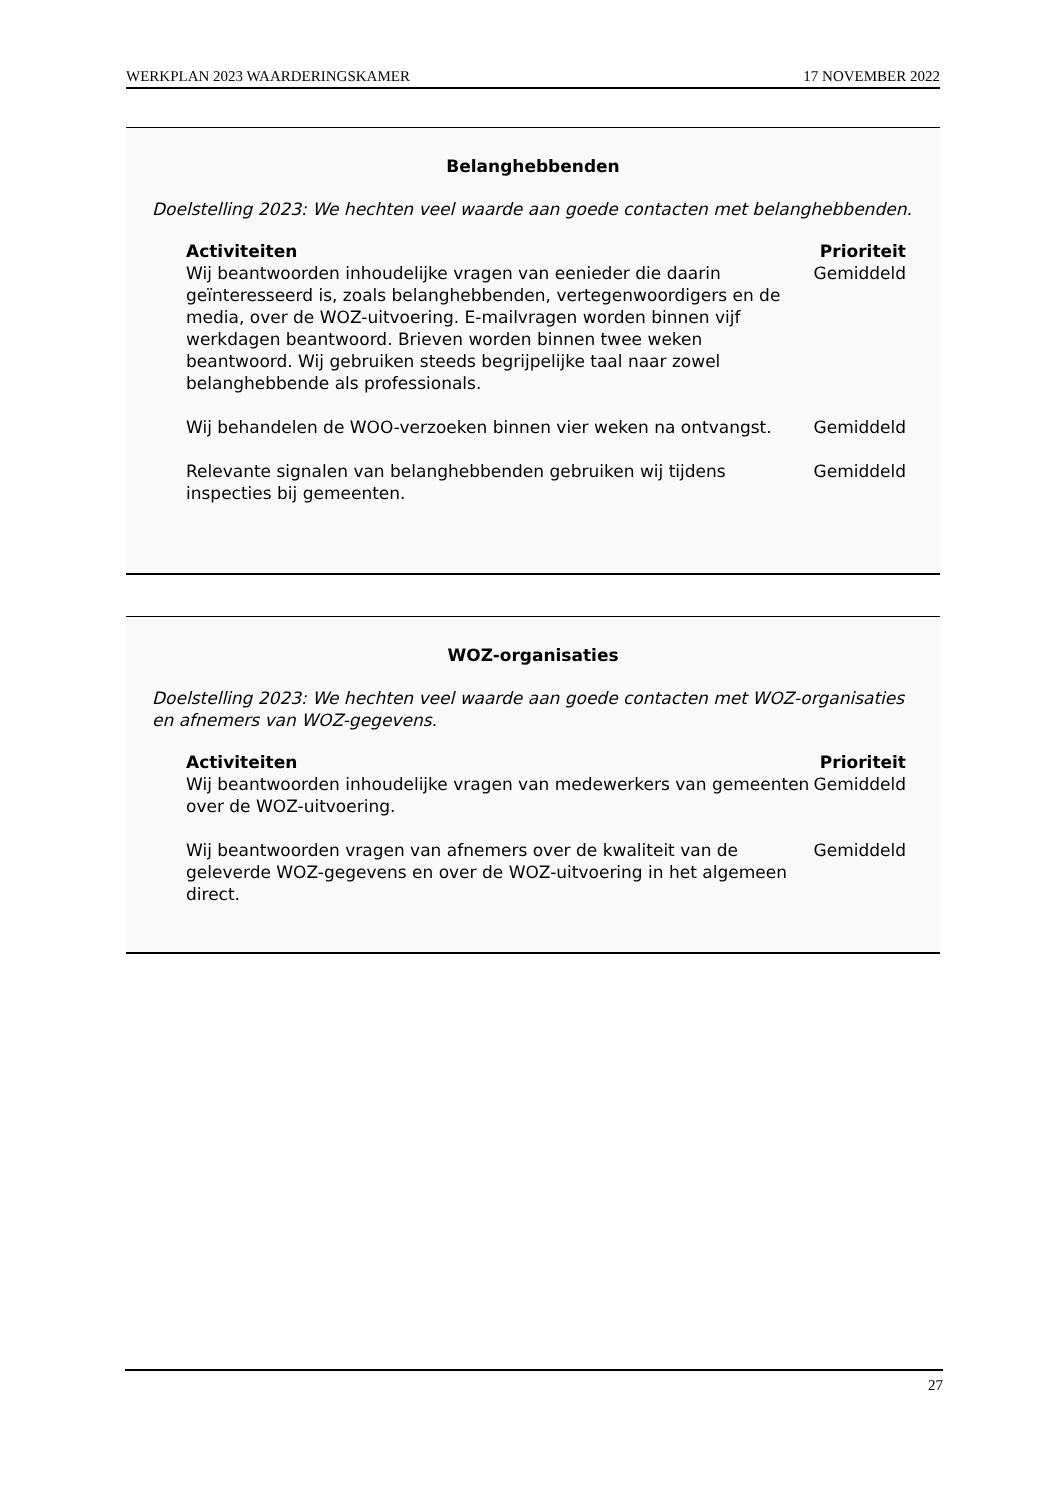WERKPLAN 2023 WAARDERINGSKAMER 17 NOVEMBER 2022
Belanghebbenden
Doelstelling 2023: We hechten veel waarde aan goede contacten met belanghebbenden.
| Activiteiten | Prioriteit |
| --- | --- |
| Wij beantwoorden inhoudelijke vragen van eenieder die daarin geïnteresseerd is, zoals belanghebbenden, vertegenwoordigers en de media, over de WOZ-uitvoering. E-mailvragen worden binnen vijf werkdagen beantwoord. Brieven worden binnen twee weken beantwoord. Wij gebruiken steeds begrijpelijke taal naar zowel belanghebbende als professionals. | Gemiddeld |
| Wij behandelen de WOO-verzoeken binnen vier weken na ontvangst. | Gemiddeld |
| Relevante signalen van belanghebbenden gebruiken wij tijdens inspecties bij gemeenten. | Gemiddeld |
WOZ-organisaties
Doelstelling 2023: We hechten veel waarde aan goede contacten met WOZ-organisaties en afnemers van WOZ-gegevens.
| Activiteiten | Prioriteit |
| --- | --- |
| Wij beantwoorden inhoudelijke vragen van medewerkers van gemeenten over de WOZ-uitvoering. | Gemiddeld |
| Wij beantwoorden vragen van afnemers over de kwaliteit van de geleverde WOZ-gegevens en over de WOZ-uitvoering in het algemeen direct. | Gemiddeld |
27